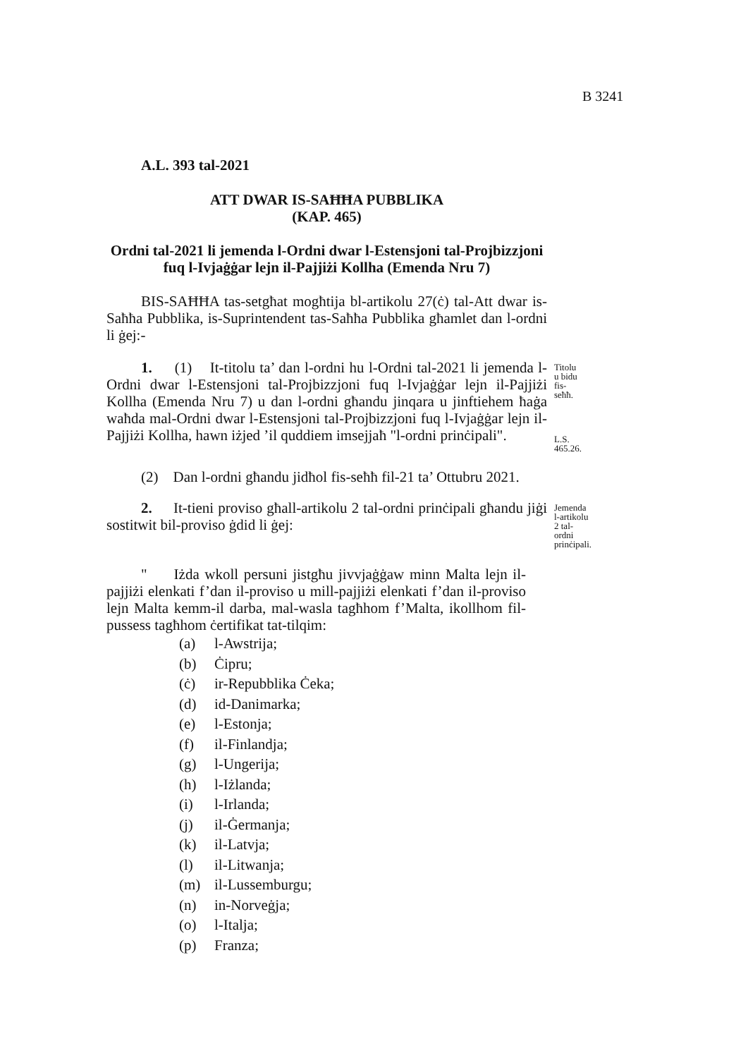B 3241
A.L. 393 tal-2021
ATT DWAR IS-SAĦĦA PUBBLIKA
(KAP. 465)
Ordni tal-2021 li jemenda l-Ordni dwar l-Estensjoni tal-Projbizzjoni fuq l-Ivjaġġar lejn il-Pajjiżi Kollha (Emenda Nru 7)
BIS-SAĦĦA tas-setgħat mogħtija bl-artikolu 27(ċ) tal-Att dwar is-Saħħa Pubblika, is-Suprintendent tas-Saħħa Pubblika għamlet dan l-ordni li ġej:-
1. (1) It-titolu ta’ dan l-ordni hu l-Ordni tal-2021 li jemenda l-Ordni dwar l-Estensjoni tal-Projbizzjoni fuq l-Ivjaġġar lejn il-Pajjiżi Kollha (Emenda Nru 7) u dan l-ordni għandu jinqara u jinftiehem ħaġa waħda mal-Ordni dwar l-Estensjoni tal-Projbizzjoni fuq l-Ivjaġġar lejn il-Pajjiżi Kollha, hawn iżjed ’il quddiem imsejjaħ "l-ordni prinċipali".
Titolu u bidu fis-seħħ.
L.S. 465.26.
(2) Dan l-ordni għandu jidħol fis-seħħ fil-21 ta’ Ottubru 2021.
2. It-tieni proviso għall-artikolu 2 tal-ordni prinċipali għandu jiġi sostitwit bil-proviso ġdid li ġej:
Jemenda l-artikolu 2 tal-ordni prinċipali.
" Iżda wkoll persuni jistgħu jivvjaġġaw minn Malta lejn il-pajjiżi elenkati f’dan il-proviso u mill-pajjiżi elenkati f’dan il-proviso lejn Malta kemm-il darba, mal-wasla tagħhom f’Malta, ikollhom fil-pussess tagħhom ċertifikat tat-tilqim:
(a) l-Awstrija;
(b) Ċipru;
(ċ) ir-Repubblika Ċeka;
(d) id-Danimarka;
(e) l-Estonja;
(f) il-Finlandja;
(g) l-Ungerija;
(h) l-Iżlanda;
(i) l-Irlanda;
(j) il-Ġermanja;
(k) il-Latvja;
(l) il-Litwanja;
(m) il-Lussemburgu;
(n) in-Norveġja;
(o) l-Italja;
(p) Franza;